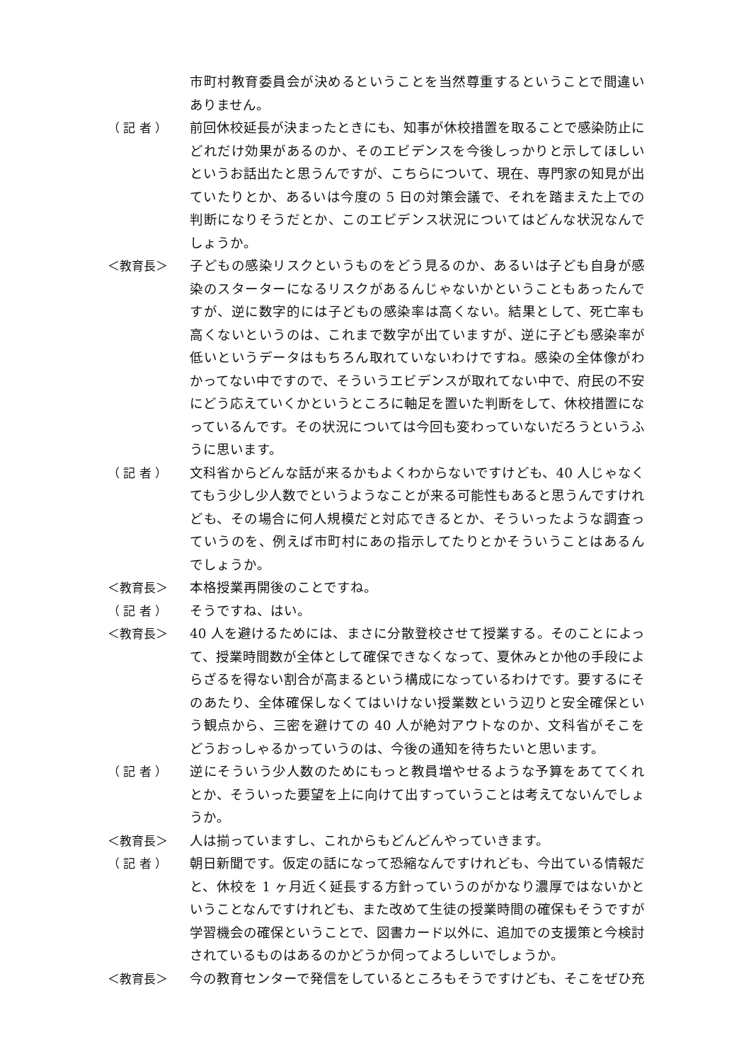市町村教育委員会が決めるということを当然尊重するということで間違いありません。
（ 記 者 ）
前回休校延長が決まったときにも、知事が休校措置を取ることで感染防止にどれだけ効果があるのか、そのエビデンスを今後しっかりと示してほしいというお話出たと思うんですが、こちらについて、現在、専門家の知見が出ていたりとか、あるいは今度の 5 日の対策会議で、それを踏まえた上での判断になりそうだとか、このエビデンス状況についてはどんな状況なんでしょうか。
＜教育長＞
子どもの感染リスクというものをどう見るのか、あるいは子ども自身が感染のスターターになるリスクがあるんじゃないかということもあったんですが、逆に数字的には子どもの感染率は高くない。結果として、死亡率も高くないというのは、これまで数字が出ていますが、逆に子ども感染率が低いというデータはもちろん取れていないわけですね。感染の全体像がわかってない中ですので、そういうエビデンスが取れてない中で、府民の不安にどう応えていくかというところに軸足を置いた判断をして、休校措置になっているんです。その状況については今回も変わっていないだろうというふうに思います。
（ 記 者 ）
文科省からどんな話が来るかもよくわからないですけども、40 人じゃなくてもう少し少人数でというようなことが来る可能性もあると思うんですけれども、その場合に何人規模だと対応できるとか、そういったような調査っていうのを、例えば市町村にあの指示してたりとかそういうことはあるんでしょうか。
＜教育長＞
本格授業再開後のことですね。
（ 記 者 ）
そうですね、はい。
＜教育長＞
40 人を避けるためには、まさに分散登校させて授業する。そのことによって、授業時間数が全体として確保できなくなって、夏休みとか他の手段によらざるを得ない割合が高まるという構成になっているわけです。要するにそのあたり、全体確保しなくてはいけない授業数という辺りと安全確保という観点から、三密を避けての 40 人が絶対アウトなのか、文科省がそこをどうおっしゃるかっていうのは、今後の通知を待ちたいと思います。
（ 記 者 ）
逆にそういう少人数のためにもっと教員増やせるような予算をあててくれとか、そういった要望を上に向けて出すっていうことは考えてないんでしょうか。
＜教育長＞
人は揃っていますし、これからもどんどんやっていきます。
（ 記 者 ）
朝日新聞です。仮定の話になって恐縮なんですけれども、今出ている情報だと、休校を 1 ヶ月近く延長する方針っていうのがかなり濃厚ではないかということなんですけれども、また改めて生徒の授業時間の確保もそうですが学習機会の確保ということで、図書カード以外に、追加での支援策と今検討されているものはあるのかどうか伺ってよろしいでしょうか。
＜教育長＞
今の教育センターで発信をしているところもそうですけども、そこをぜひ充